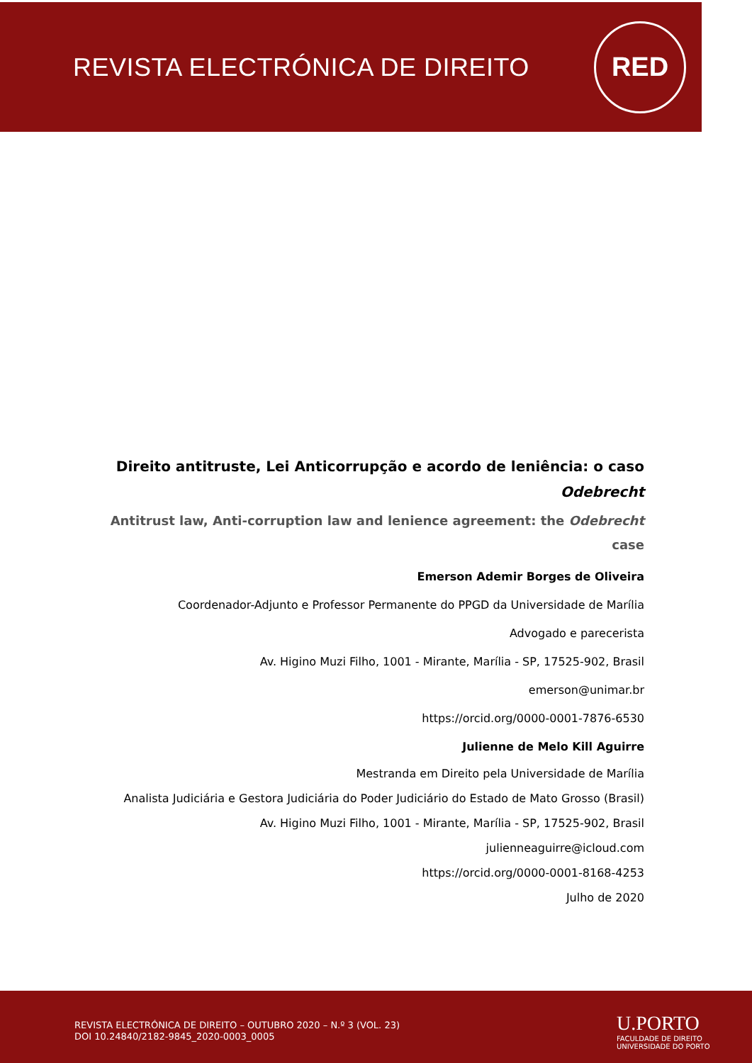REVISTA ELECTRÓNICA DE DIREITO
RED
Direito antitruste, Lei Anticorrupção e acordo de leniência: o caso Odebrecht
Antitrust law, Anti-corruption law and lenience agreement: the Odebrecht case
Emerson Ademir Borges de Oliveira
Coordenador-Adjunto e Professor Permanente do PPGD da Universidade de Marília
Advogado e parecerista
Av. Higino Muzi Filho, 1001 - Mirante, Marília - SP, 17525-902, Brasil
emerson@unimar.br
https://orcid.org/0000-0001-7876-6530
Julienne de Melo Kill Aguirre
Mestranda em Direito pela Universidade de Marília
Analista Judiciária e Gestora Judiciária do Poder Judiciário do Estado de Mato Grosso (Brasil)
Av. Higino Muzi Filho, 1001 - Mirante, Marília - SP, 17525-902, Brasil
julienneaguirre@icloud.com
https://orcid.org/0000-0001-8168-4253
Julho de 2020
REVISTA ELECTRÓNICA DE DIREITO – OUTUBRO 2020 – N.º 3 (VOL. 23)
DOI 10.24840/2182-9845_2020-0003_0005
U.PORTO
FACULDADE DE DIREITO
UNIVERSIDADE DO PORTO